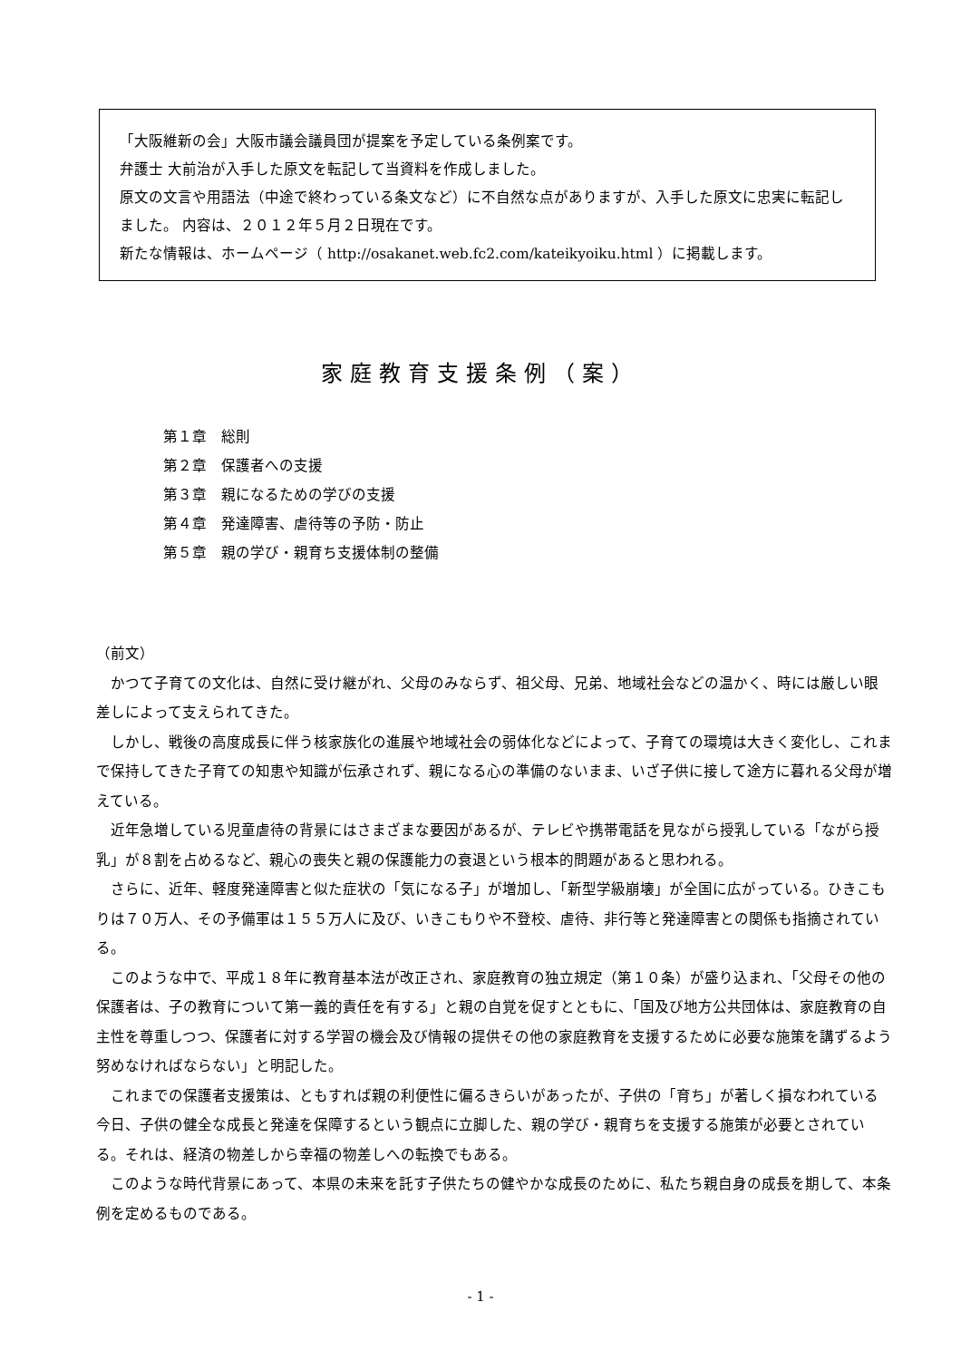「大阪維新の会」大阪市議会議員団が提案を予定している条例案です。
弁護士 大前治が入手した原文を転記して当資料を作成しました。
原文の文言や用語法（中途で終わっている条文など）に不自然な点がありますが、入手した原文に忠実に転記しました。 内容は、２０１２年５月２日現在です。
新たな情報は、ホームページ（ http://osakanet.web.fc2.com/kateikyoiku.html ）に掲載します。
家庭教育支援条例（案）
第１章　総則
第２章　保護者への支援
第３章　親になるための学びの支援
第４章　発達障害、虐待等の予防・防止
第５章　親の学び・親育ち支援体制の整備
（前文）
かつて子育ての文化は、自然に受け継がれ、父母のみならず、祖父母、兄弟、地域社会などの温かく、時には厳しい眼差しによって支えられてきた。
しかし、戦後の高度成長に伴う核家族化の進展や地域社会の弱体化などによって、子育ての環境は大きく変化し、これまで保持してきた子育ての知恵や知識が伝承されず、親になる心の準備のないまま、いざ子供に接して途方に暮れる父母が増えている。
近年急増している児童虐待の背景にはさまざまな要因があるが、テレビや携帯電話を見ながら授乳している「ながら授乳」が８割を占めるなど、親心の喪失と親の保護能力の衰退という根本的問題があると思われる。
さらに、近年、軽度発達障害と似た症状の「気になる子」が増加し、「新型学級崩壊」が全国に広がっている。ひきこもりは７０万人、その予備軍は１５５万人に及び、いきこもりや不登校、虐待、非行等と発達障害との関係も指摘されている。
このような中で、平成１８年に教育基本法が改正され、家庭教育の独立規定（第１０条）が盛り込まれ、「父母その他の保護者は、子の教育について第一義的責任を有する」と親の自覚を促すとともに、「国及び地方公共団体は、家庭教育の自主性を尊重しつつ、保護者に対する学習の機会及び情報の提供その他の家庭教育を支援するために必要な施策を講ずるよう努めなければならない」と明記した。
これまでの保護者支援策は、ともすれば親の利便性に偏るきらいがあったが、子供の「育ち」が著しく損なわれている今日、子供の健全な成長と発達を保障するという観点に立脚した、親の学び・親育ちを支援する施策が必要とされている。それは、経済の物差しから幸福の物差しへの転換でもある。
このような時代背景にあって、本県の未来を託す子供たちの健やかな成長のために、私たち親自身の成長を期して、本条例を定めるものである。
- 1 -